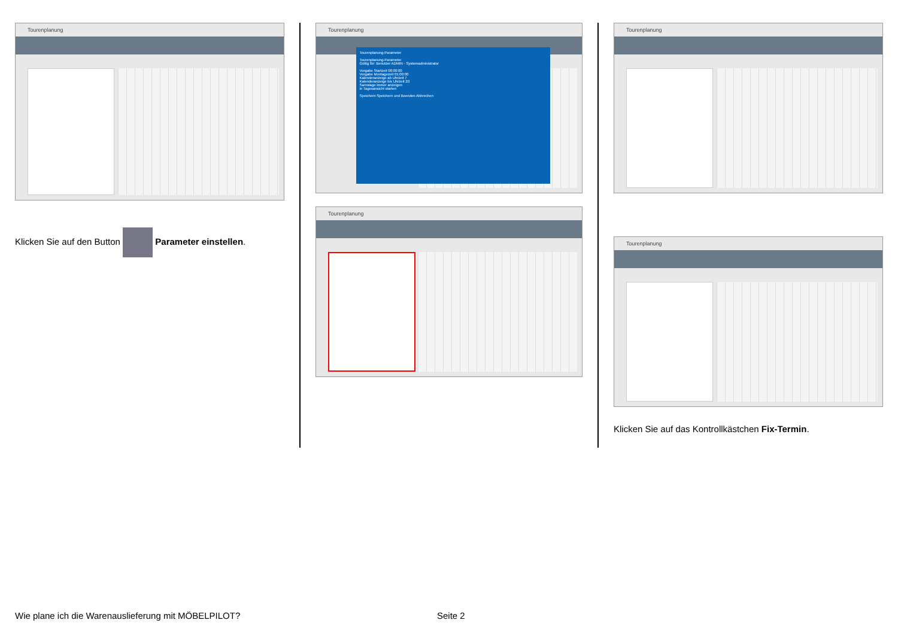Tourenplanung
Klicken Sie auf den Button Parameter einstellen.
Tourenplanung
Tourenplanung-Parameter
Tourenplanung-Parameter
Gültig für: Benutzer ADMIN - Systemadministrator
Vorgabe Startzeit 08:00:00
Vorgabe Montagezeit 01:00:00
Kalenderanzeige ab Uhrzeit 7
Kalenderanzeige bis Uhrzeit 20
Samstage immer anzeigen
in Tagesansicht starten
Speichern Speichern und Beenden Abbrechen
Tourenplanung
Tourenplanung
Tourenplanung
Klicken Sie auf das Kontrollkästchen Fix-Termin.
Wie plane ich die Warenauslieferung mit MÖBELPILOT? Seite 2